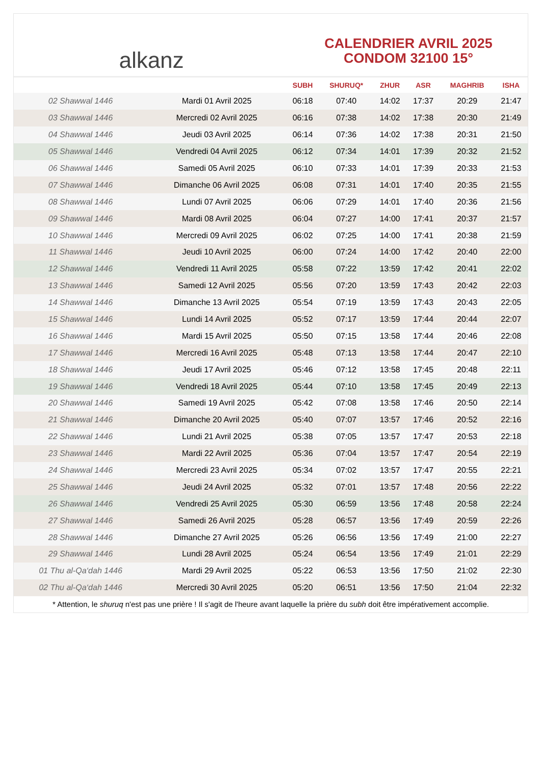alkanz
CALENDRIER AVRIL 2025
CONDOM 32100 15°
| | | SUBH | SHURUQ* | ZHUR | ASR | MAGHRIB | ISHA |
| --- | --- | --- | --- | --- | --- | --- | --- |
| 02 Shawwal 1446 | Mardi 01 Avril 2025 | 06:18 | 07:40 | 14:02 | 17:37 | 20:29 | 21:47 |
| 03 Shawwal 1446 | Mercredi 02 Avril 2025 | 06:16 | 07:38 | 14:02 | 17:38 | 20:30 | 21:49 |
| 04 Shawwal 1446 | Jeudi 03 Avril 2025 | 06:14 | 07:36 | 14:02 | 17:38 | 20:31 | 21:50 |
| 05 Shawwal 1446 | Vendredi 04 Avril 2025 | 06:12 | 07:34 | 14:01 | 17:39 | 20:32 | 21:52 |
| 06 Shawwal 1446 | Samedi 05 Avril 2025 | 06:10 | 07:33 | 14:01 | 17:39 | 20:33 | 21:53 |
| 07 Shawwal 1446 | Dimanche 06 Avril 2025 | 06:08 | 07:31 | 14:01 | 17:40 | 20:35 | 21:55 |
| 08 Shawwal 1446 | Lundi 07 Avril 2025 | 06:06 | 07:29 | 14:01 | 17:40 | 20:36 | 21:56 |
| 09 Shawwal 1446 | Mardi 08 Avril 2025 | 06:04 | 07:27 | 14:00 | 17:41 | 20:37 | 21:57 |
| 10 Shawwal 1446 | Mercredi 09 Avril 2025 | 06:02 | 07:25 | 14:00 | 17:41 | 20:38 | 21:59 |
| 11 Shawwal 1446 | Jeudi 10 Avril 2025 | 06:00 | 07:24 | 14:00 | 17:42 | 20:40 | 22:00 |
| 12 Shawwal 1446 | Vendredi 11 Avril 2025 | 05:58 | 07:22 | 13:59 | 17:42 | 20:41 | 22:02 |
| 13 Shawwal 1446 | Samedi 12 Avril 2025 | 05:56 | 07:20 | 13:59 | 17:43 | 20:42 | 22:03 |
| 14 Shawwal 1446 | Dimanche 13 Avril 2025 | 05:54 | 07:19 | 13:59 | 17:43 | 20:43 | 22:05 |
| 15 Shawwal 1446 | Lundi 14 Avril 2025 | 05:52 | 07:17 | 13:59 | 17:44 | 20:44 | 22:07 |
| 16 Shawwal 1446 | Mardi 15 Avril 2025 | 05:50 | 07:15 | 13:58 | 17:44 | 20:46 | 22:08 |
| 17 Shawwal 1446 | Mercredi 16 Avril 2025 | 05:48 | 07:13 | 13:58 | 17:44 | 20:47 | 22:10 |
| 18 Shawwal 1446 | Jeudi 17 Avril 2025 | 05:46 | 07:12 | 13:58 | 17:45 | 20:48 | 22:11 |
| 19 Shawwal 1446 | Vendredi 18 Avril 2025 | 05:44 | 07:10 | 13:58 | 17:45 | 20:49 | 22:13 |
| 20 Shawwal 1446 | Samedi 19 Avril 2025 | 05:42 | 07:08 | 13:58 | 17:46 | 20:50 | 22:14 |
| 21 Shawwal 1446 | Dimanche 20 Avril 2025 | 05:40 | 07:07 | 13:57 | 17:46 | 20:52 | 22:16 |
| 22 Shawwal 1446 | Lundi 21 Avril 2025 | 05:38 | 07:05 | 13:57 | 17:47 | 20:53 | 22:18 |
| 23 Shawwal 1446 | Mardi 22 Avril 2025 | 05:36 | 07:04 | 13:57 | 17:47 | 20:54 | 22:19 |
| 24 Shawwal 1446 | Mercredi 23 Avril 2025 | 05:34 | 07:02 | 13:57 | 17:47 | 20:55 | 22:21 |
| 25 Shawwal 1446 | Jeudi 24 Avril 2025 | 05:32 | 07:01 | 13:57 | 17:48 | 20:56 | 22:22 |
| 26 Shawwal 1446 | Vendredi 25 Avril 2025 | 05:30 | 06:59 | 13:56 | 17:48 | 20:58 | 22:24 |
| 27 Shawwal 1446 | Samedi 26 Avril 2025 | 05:28 | 06:57 | 13:56 | 17:49 | 20:59 | 22:26 |
| 28 Shawwal 1446 | Dimanche 27 Avril 2025 | 05:26 | 06:56 | 13:56 | 17:49 | 21:00 | 22:27 |
| 29 Shawwal 1446 | Lundi 28 Avril 2025 | 05:24 | 06:54 | 13:56 | 17:49 | 21:01 | 22:29 |
| 01 Thu al-Qa‘dah 1446 | Mardi 29 Avril 2025 | 05:22 | 06:53 | 13:56 | 17:50 | 21:02 | 22:30 |
| 02 Thu al-Qa‘dah 1446 | Mercredi 30 Avril 2025 | 05:20 | 06:51 | 13:56 | 17:50 | 21:04 | 22:32 |
* Attention, le shuruq n'est pas une prière ! Il s'agit de l'heure avant laquelle la prière du subh doit être impérativement accomplie.